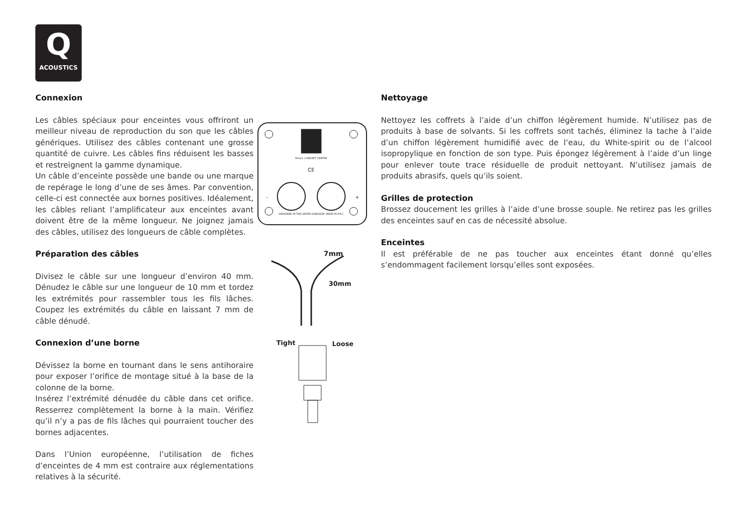Q
ACOUSTICS
Connexion
Les câbles spéciaux pour enceintes vous offriront un meilleur niveau de reproduction du son que les câbles génériques. Utilisez des câbles contenant une grosse quantité de cuivre. Les câbles fins réduisent les basses et restreignent la gamme dynamique.
Un câble d’enceinte possède une bande ou une marque de repérage le long d’une de ses âmes. Par convention, celle-ci est connectée aux bornes positives. Idéalement, les câbles reliant l’amplificateur aux enceintes avant doivent être de la même longueur. Ne joignez jamais des câbles, utilisez des longueurs de câble complètes.
Préparation des câbles
Divisez le câble sur une longueur d’environ 40 mm. Dénudez le câble sur une longueur de 10 mm et tordez les extrémités pour rassembler tous les fils lâches. Coupez les extrémités du câble en laissant 7 mm de câble dénudé.
Connexion d’une borne
Dévissez la borne en tournant dans le sens antihoraire pour exposer l’orifice de montage situé à la base de la colonne de la borne.
Insérez l’extrémité dénudée du câble dans cet orifice. Resserrez complètement la borne à la main. Vérifiez qu’il n’y a pas de fils lâches qui pourraient toucher des bornes adjacentes.
Dans l’Union européenne, l’utilisation de fiches d’enceintes de 4 mm est contraire aux réglementations relatives à la sécurité.
Model: CONCEPT CENTRE
CE
-
+
DESIGNED IN THE UNITED KINGDOM. MADE IN P.R.C
7mm
30mm
Tight
Loose
Nettoyage
Nettoyez les coffrets à l’aide d’un chiffon légèrement humide. N’utilisez pas de produits à base de solvants. Si les coffrets sont tachés, éliminez la tache à l’aide d’un chiffon légèrement humidifié avec de l’eau, du White-spirit ou de l’alcool isopropylique en fonction de son type. Puis épongez légèrement à l’aide d’un linge pour enlever toute trace résiduelle de produit nettoyant. N’utilisez jamais de produits abrasifs, quels qu’ils soient.
Grilles de protection
Brossez doucement les grilles à l’aide d’une brosse souple. Ne retirez pas les grilles des enceintes sauf en cas de nécessité absolue.
Enceintes
Il est préférable de ne pas toucher aux enceintes étant donné qu’elles s’endommagent facilement lorsqu’elles sont exposées.